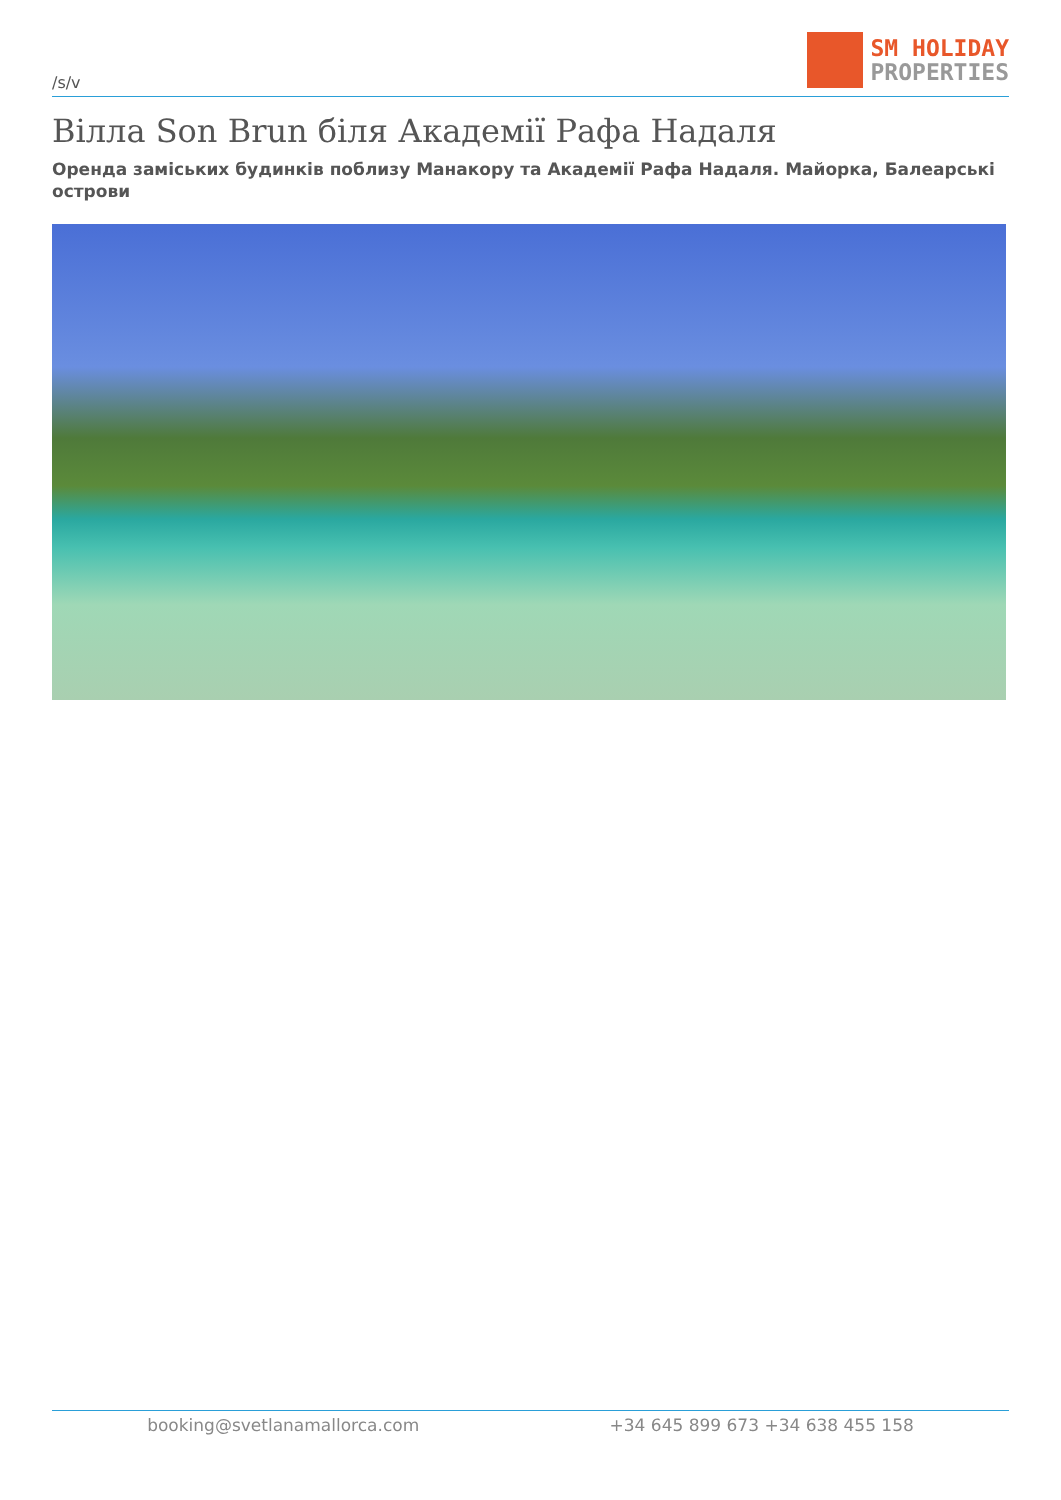/s/v
SM HOLIDAY
PROPERTIES
Вілла Son Brun біля Академії Рафа Надаля
Оренда заміських будинків поблизу Манакору та Академії Рафа Надаля. Майорка, Балеарські острови
booking@svetlanamallorca.com +34 645 899 673 +34 638 455 158